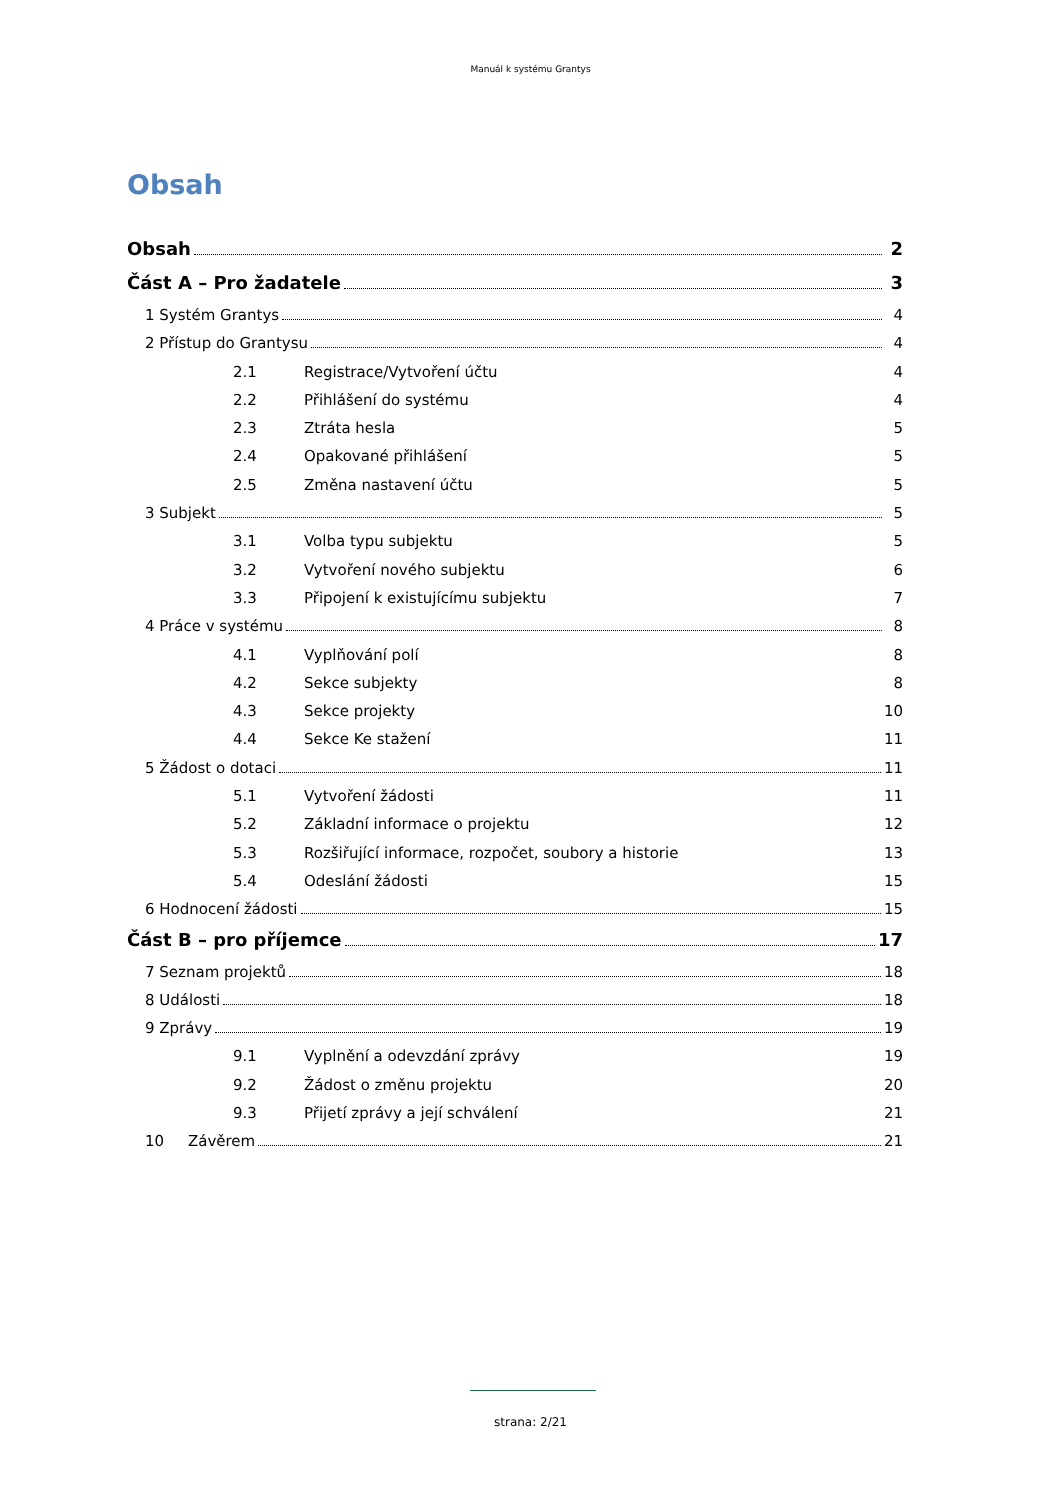Manuál k systému Grantys
Obsah
Obsah 2
Část A – Pro žadatele 3
1 Systém Grantys 4
2 Přístup do Grantysu 4
2.1 Registrace/Vytvoření účtu 4
2.2 Přihlášení do systému 4
2.3 Ztráta hesla 5
2.4 Opakované přihlášení 5
2.5 Změna nastavení účtu 5
3 Subjekt 5
3.1 Volba typu subjektu 5
3.2 Vytvoření nového subjektu 6
3.3 Připojení k existujícímu subjektu 7
4 Práce v systému 8
4.1 Vyplňování polí 8
4.2 Sekce subjekty 8
4.3 Sekce projekty 10
4.4 Sekce Ke stažení 11
5 Žádost o dotaci 11
5.1 Vytvoření žádosti 11
5.2 Základní informace o projektu 12
5.3 Rozšiřující informace, rozpočet, soubory a historie 13
5.4 Odeslání žádosti 15
6 Hodnocení žádosti 15
Část B – pro příjemce 17
7 Seznam projektů 18
8 Události 18
9 Zprávy 19
9.1 Vyplnění a odevzdání zprávy 19
9.2 Žádost o změnu projektu 20
9.3 Přijetí zprávy a její schválení 21
10 Závěrem 21
strana: 2/21